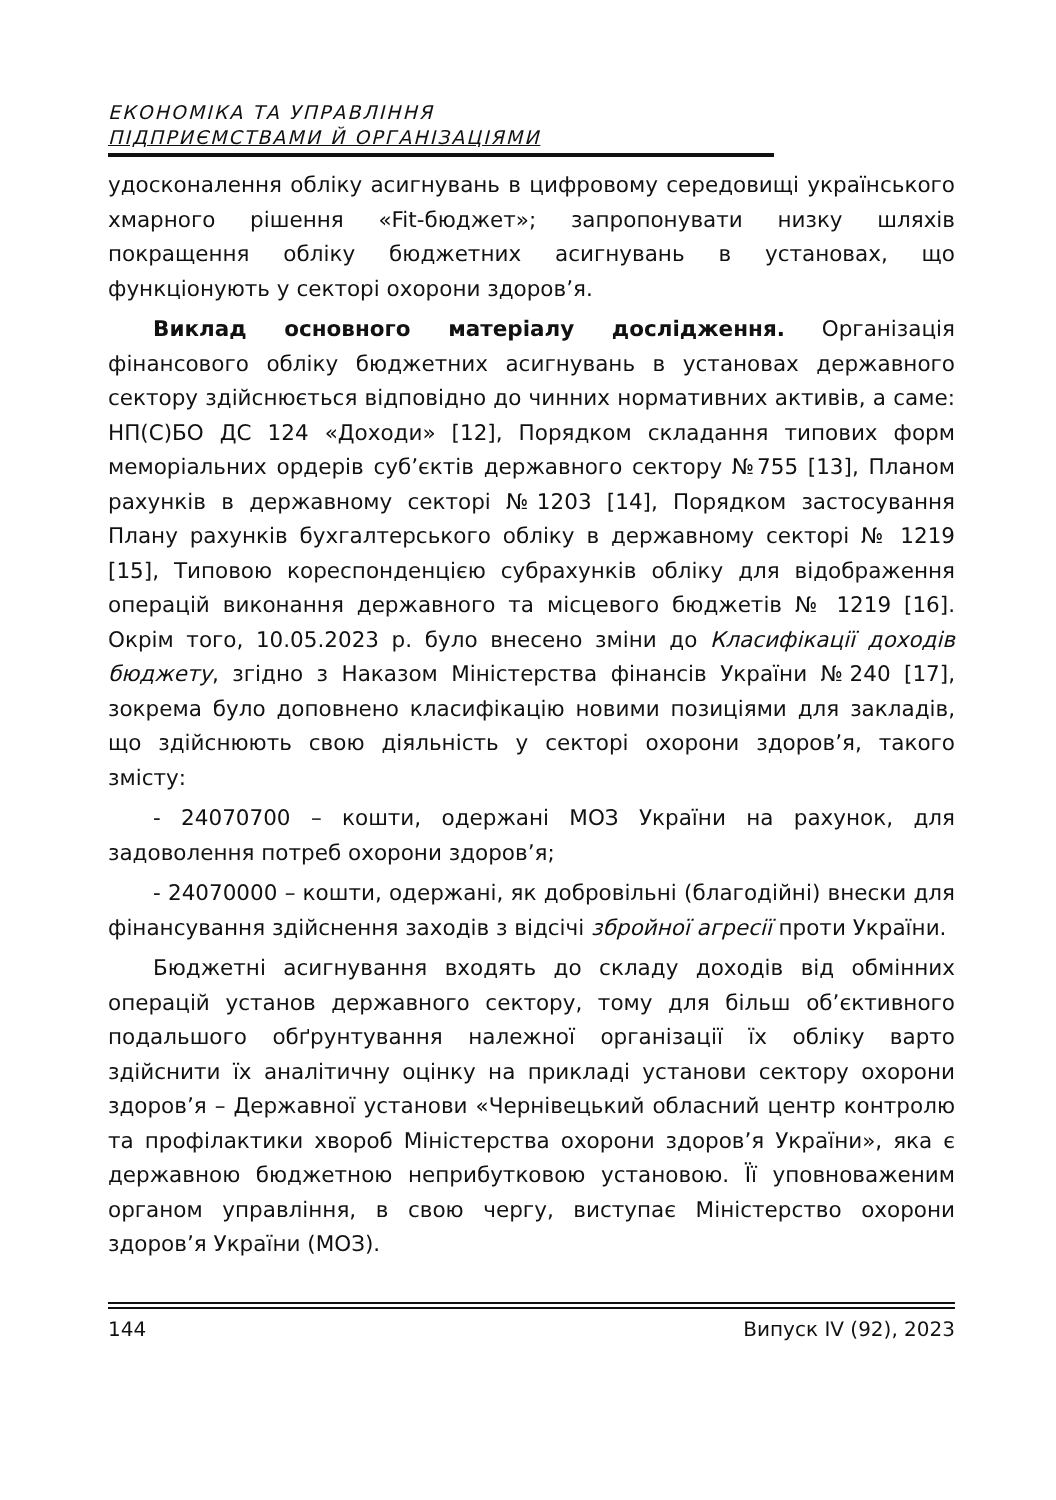ЕКОНОМІКА ТА УПРАВЛІННЯ
ПІДПРИЄМСТВАМИ Й ОРГАНІЗАЦІЯМИ
удосконалення обліку асигнувань в цифровому середовищі українського хмарного рішення «Fit-бюджет»; запропонувати низку шляхів покращення обліку бюджетних асигнувань в установах, що функціонують у секторі охорони здоров’я.
Виклад основного матеріалу дослідження. Організація фінансового обліку бюджетних асигнувань в установах державного сектору здійснюється відповідно до чинних нормативних активів, а саме: НП(С)БО ДС 124 «Доходи» [12], Порядком складання типових форм меморіальних ордерів суб’єктів державного сектору №755 [13], Планом рахунків в державному секторі №1203 [14], Порядком застосування Плану рахунків бухгалтерського обліку в державному секторі № 1219 [15], Типовою кореспонденцією субрахунків обліку для відображення операцій виконання державного та місцевого бюджетів № 1219 [16]. Окрім того, 10.05.2023 р. було внесено зміни до Класифікації доходів бюджету, згідно з Наказом Міністерства фінансів України №240 [17], зокрема було доповнено класифікацію новими позиціями для закладів, що здійснюють свою діяльність у секторі охорони здоров’я, такого змісту:
- 24070700 – кошти, одержані МОЗ України на рахунок, для задоволення потреб охорони здоров’я;
- 24070000 – кошти, одержані, як добровільні (благодійні) внески для фінансування здійснення заходів з відсічі збройної агресії проти України.
Бюджетні асигнування входять до складу доходів від обмінних операцій установ державного сектору, тому для більш об’єктивного подальшого обґрунтування належної організації їх обліку варто здійснити їх аналітичну оцінку на прикладі установи сектору охорони здоров’я – Державної установи «Чернівецький обласний центр контролю та профілактики хвороб Міністерства охорони здоров’я України», яка є державною бюджетною неприбутковою установою. Її уповноваженим органом управління, в свою чергу, виступає Міністерство охорони здоров’я України (МОЗ).
144 Випуск IV (92), 2023